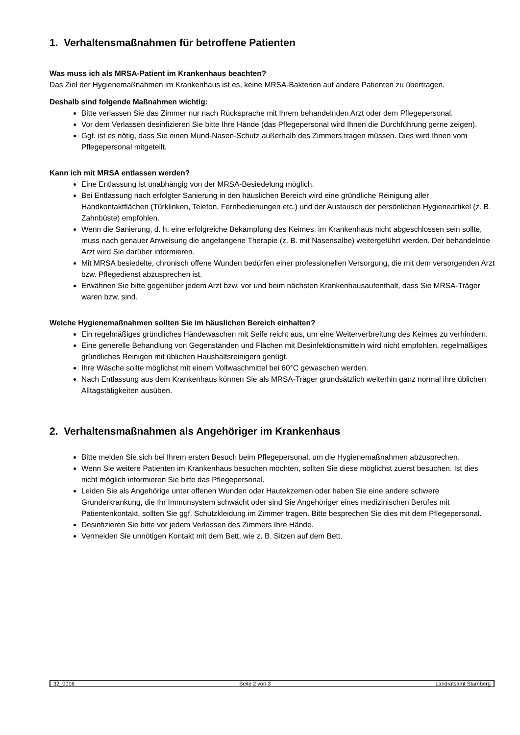1. Verhaltensmaßnahmen für betroffene Patienten
Was muss ich als MRSA-Patient im Krankenhaus beachten?
Das Ziel der Hygienemaßnahmen im Krankenhaus ist es, keine MRSA-Bakterien auf andere Patienten zu übertragen.
Deshalb sind folgende Maßnahmen wichtig:
Bitte verlassen Sie das Zimmer nur nach Rücksprache mit Ihrem behandelnden Arzt oder dem Pflegepersonal.
Vor dem Verlassen desinfizieren Sie bitte Ihre Hände (das Pflegepersonal wird Ihnen die Durchführung gerne zeigen).
Ggf. ist es nötig, dass Sie einen Mund-Nasen-Schutz außerhalb des Zimmers tragen müssen. Dies wird Ihnen vom Pflegepersonal mitgeteilt.
Kann ich mit MRSA entlassen werden?
Eine Entlassung ist unabhängig von der MRSA-Besiedelung möglich.
Bei Entlassung nach erfolgter Sanierung in den häuslichen Bereich wird eine gründliche Reinigung aller Handkontaktflächen (Türklinken, Telefon, Fernbedienungen etc.) und der Austausch der persönlichen Hygieneartikel (z. B. Zahnbüste) empfohlen.
Wenn die Sanierung, d. h. eine erfolgreiche Bekämpfung des Keimes, im Krankenhaus nicht abgeschlossen sein sollte, muss nach genauer Anweisung die angefangene Therapie (z. B. mit Nasensalbe) weitergeführt werden. Der behandelnde Arzt wird Sie darüber informieren.
Mit MRSA besiedelte, chronisch offene Wunden bedürfen einer professionellen Versorgung, die mit dem versorgenden Arzt bzw. Pflegedienst abzusprechen ist.
Erwähnen Sie bitte gegenüber jedem Arzt bzw. vor und beim nächsten Krankenhausaufenthalt, dass Sie MRSA-Träger waren bzw. sind.
Welche Hygienemaßnahmen sollten Sie im häuslichen Bereich einhalten?
Ein regelmäßiges gründliches Händewaschen mit Seife reicht aus, um eine Weiterverbreitung des Keimes zu verhindern.
Eine generelle Behandlung von Gegenständen und Flächen mit Desinfektionsmitteln wird nicht empfohlen, regelmäßiges gründliches Reinigen mit üblichen Haushaltsreinigern genügt.
Ihre Wäsche sollte möglichst mit einem Vollwaschmittel bei 60°C gewaschen werden.
Nach Entlassung aus dem Krankenhaus können Sie als MRSA-Träger grundsätzlich weiterhin ganz normal ihre üblichen Alltagstätigkeiten ausüben.
2. Verhaltensmaßnahmen als Angehöriger im Krankenhaus
Bitte melden Sie sich bei Ihrem ersten Besuch beim Pflegepersonal, um die Hygienemaßnahmen abzusprechen.
Wenn Sie weitere Patienten im Krankenhaus besuchen möchten, sollten Sie diese möglichst zuerst besuchen. Ist dies nicht möglich informieren Sie bitte das Pflegepersonal.
Leiden Sie als Angehörige unter offenen Wunden oder Hautekzemen oder haben Sie eine andere schwere Grunderkrankung, die Ihr Immunsystem schwächt oder sind Sie Angehöriger eines medizinischen Berufes mit Patientenkontakt, sollten Sie ggf. Schutzkleidung im Zimmer tragen. Bitte besprechen Sie dies mit dem Pflegepersonal.
Desinfizieren Sie bitte vor jedem Verlassen des Zimmers Ihre Hände.
Vermeiden Sie unnötigen Kontakt mit dem Bett, wie z. B. Sitzen auf dem Bett.
32_0016 Seite 2 von 3 Landratsamt Starnberg